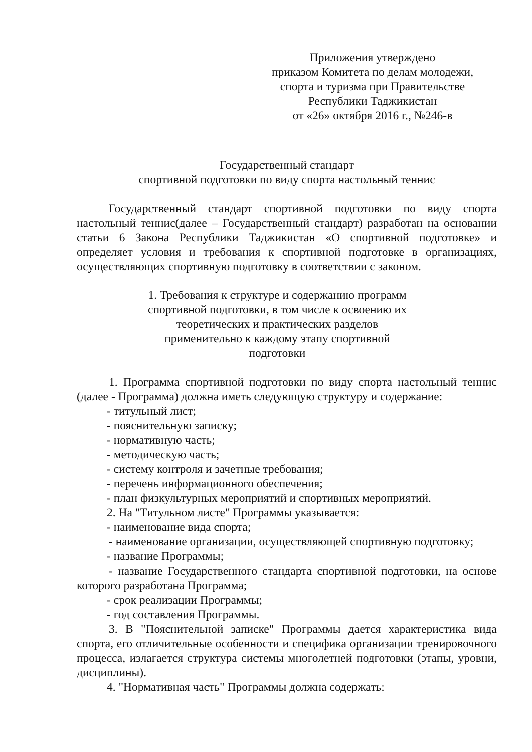Приложения утверждено
приказом Комитета по делам молодежи,
спорта и туризма при Правительстве
Республики Таджикистан
от «26» октября 2016 г., №246-в
Государственный стандарт
спортивной подготовки по виду спорта настольный теннис
Государственный стандарт спортивной подготовки по виду спорта настольный теннис(далее – Государственный стандарт) разработан на основании статьи 6 Закона Республики Таджикистан «О спортивной подготовке» и определяет условия и требования к спортивной подготовке в организациях, осуществляющих спортивную подготовку в соответствии с законом.
1. Требования к структуре и содержанию программ спортивной подготовки, в том числе к освоению их теоретических и практических разделов применительно к каждому этапу спортивной подготовки
1. Программа спортивной подготовки по виду спорта настольный теннис (далее - Программа) должна иметь следующую структуру и содержание:
- титульный лист;
- пояснительную записку;
- нормативную часть;
- методическую часть;
- систему контроля и зачетные требования;
- перечень информационного обеспечения;
- план физкультурных мероприятий и спортивных мероприятий.
2. На "Титульном листе" Программы указывается:
- наименование вида спорта;
- наименование организации, осуществляющей спортивную подготовку;
- название Программы;
- название Государственного стандарта спортивной подготовки, на основе которого разработана Программа;
- срок реализации Программы;
- год составления Программы.
3. В "Пояснительной записке" Программы дается характеристика вида спорта, его отличительные особенности и специфика организации тренировочного процесса, излагается структура системы многолетней подготовки (этапы, уровни, дисциплины).
4. "Нормативная часть" Программы должна содержать: